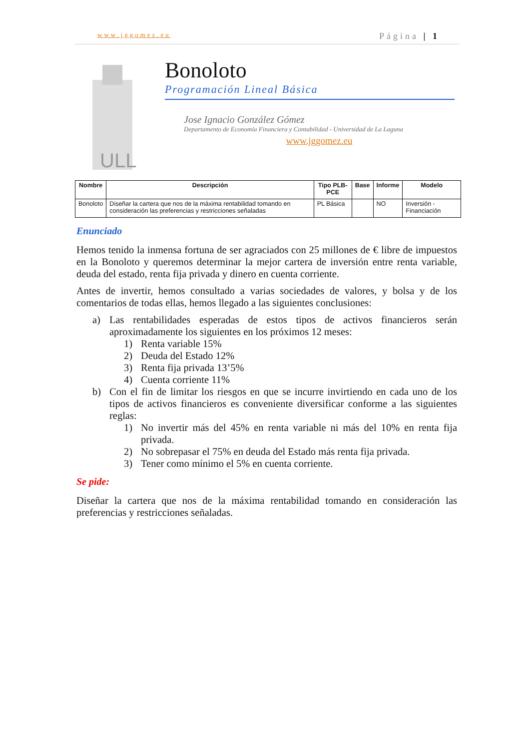www.jggomez.eu Página | 1
ULL
Bonoloto
Programación Lineal Básica
Jose Ignacio González Gómez
Departamento de Economía Financiera y Contabilidad - Universidad de La Laguna
www.jggomez.eu
| Nombre | Descripción | Tipo PLB-PCE | Base | Informe | Modelo |
| --- | --- | --- | --- | --- | --- |
| Bonoloto | Diseñar la cartera que nos de la máxima rentabilidad tomando en consideración las preferencias y restricciones señaladas | PL Básica | | NO | Inversión - Financiación |
Enunciado
Hemos tenido la inmensa fortuna de ser agraciados con 25 millones de € libre de impuestos en la Bonoloto y queremos determinar la mejor cartera de inversión entre renta variable, deuda del estado, renta fija privada y dinero en cuenta corriente.
Antes de invertir, hemos consultado a varias sociedades de valores, y bolsa y de los comentarios de todas ellas, hemos llegado a las siguientes conclusiones:
a) Las rentabilidades esperadas de estos tipos de activos financieros serán aproximadamente los siguientes en los próximos 12 meses:
1) Renta variable 15%
2) Deuda del Estado 12%
3) Renta fija privada 13’5%
4) Cuenta corriente 11%
b) Con el fin de limitar los riesgos en que se incurre invirtiendo en cada uno de los tipos de activos financieros es conveniente diversificar conforme a las siguientes reglas:
1) No invertir más del 45% en renta variable ni más del 10% en renta fija privada.
2) No sobrepasar el 75% en deuda del Estado más renta fija privada.
3) Tener como mínimo el 5% en cuenta corriente.
Se pide:
Diseñar la cartera que nos de la máxima rentabilidad tomando en consideración las preferencias y restricciones señaladas.